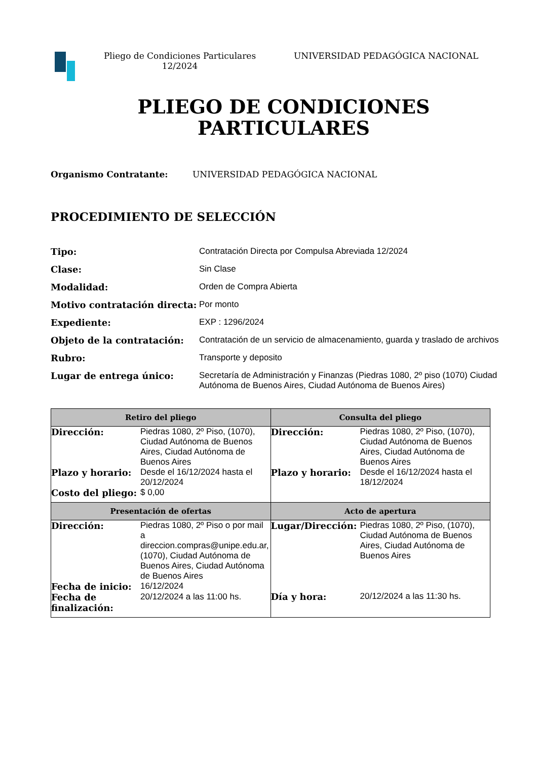Pliego de Condiciones Particulares
12/2024
UNIVERSIDAD PEDAGÓGICA NACIONAL
PLIEGO DE CONDICIONES
PARTICULARES
Organismo Contratante: UNIVERSIDAD PEDAGÓGICA NACIONAL
PROCEDIMIENTO DE SELECCIÓN
Tipo: Contratación Directa por Compulsa Abreviada 12/2024 Clase: Sin Clase Modalidad: Orden de Compra Abierta Motivo contratación directa: Por monto Expediente: EXP : 1296/2024 Objeto de la contratación: Contratación de un servicio de almacenamiento, guarda y traslado de archivos Rubro: Transporte y deposito Lugar de entrega único: Secretaría de Administración y Finanzas (Piedras 1080, 2º piso (1070) Ciudad Autónoma de Buenos Aires, Ciudad Autónoma de Buenos Aires)
| Retiro del pliego | Consulta del pliego |
| --- | --- |
| Dirección: Piedras 1080, 2º Piso, (1070), Ciudad Autónoma de Buenos Aires, Ciudad Autónoma de Buenos Aires Plazo y horario: Desde el 16/12/2024 hasta el 20/12/2024 Costo del pliego: $ 0,00 | Dirección: Piedras 1080, 2º Piso, (1070), Ciudad Autónoma de Buenos Aires, Ciudad Autónoma de Buenos Aires Plazo y horario: Desde el 16/12/2024 hasta el 18/12/2024 |
| Presentación de ofertas | Acto de apertura |
| Dirección: Piedras 1080, 2º Piso o por mail a direccion.compras@unipe.edu.ar, (1070), Ciudad Autónoma de Buenos Aires, Ciudad Autónoma de Buenos Aires Fecha de inicio: 16/12/2024 Fecha de finalización: 20/12/2024 a las 11:00 hs. | Lugar/Dirección: Piedras 1080, 2º Piso, (1070), Ciudad Autónoma de Buenos Aires, Ciudad Autónoma de Buenos Aires Día y hora: 20/12/2024 a las 11:30 hs. |